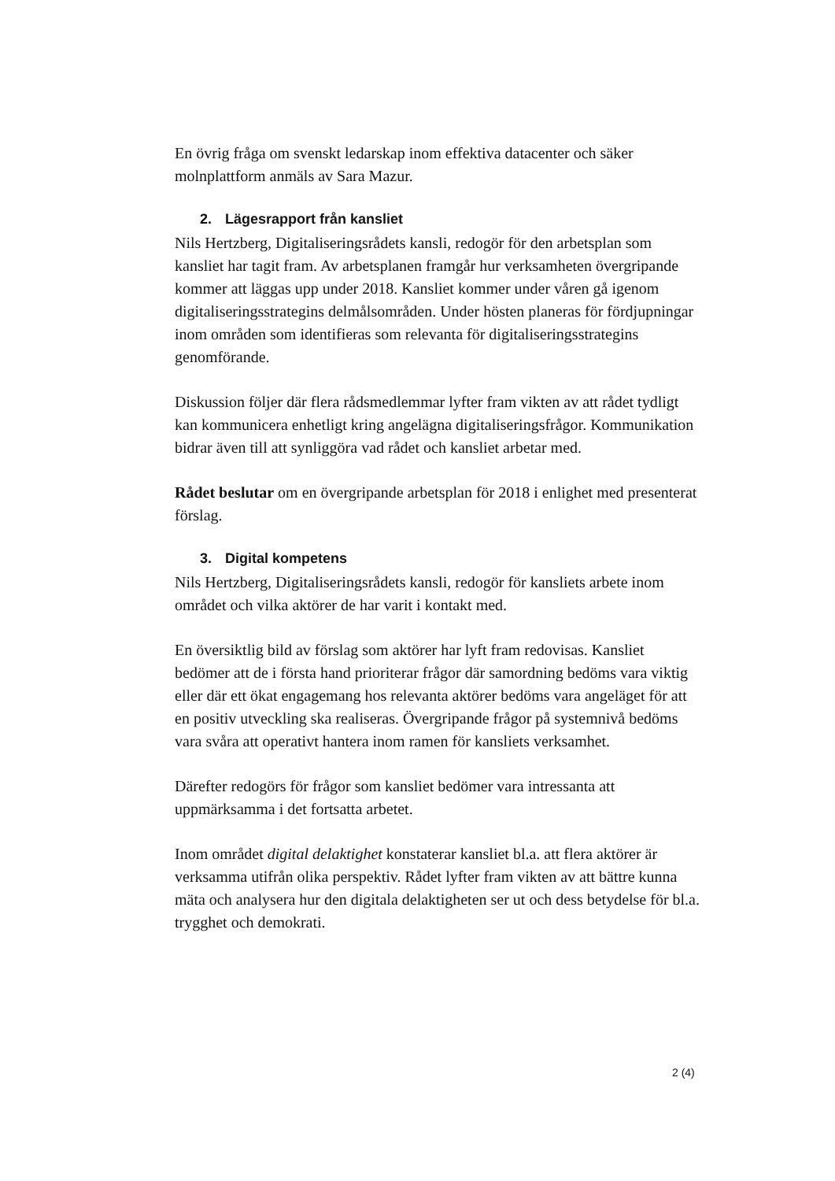En övrig fråga om svenskt ledarskap inom effektiva datacenter och säker molnplattform anmäls av Sara Mazur.
2. Lägesrapport från kansliet
Nils Hertzberg, Digitaliseringsrådets kansli, redogör för den arbetsplan som kansliet har tagit fram. Av arbetsplanen framgår hur verksamheten övergripande kommer att läggas upp under 2018. Kansliet kommer under våren gå igenom digitaliseringsstrategins delmålsområden. Under hösten planeras för fördjupningar inom områden som identifieras som relevanta för digitaliseringsstrategins genomförande.
Diskussion följer där flera rådsmedlemmar lyfter fram vikten av att rådet tydligt kan kommunicera enhetligt kring angelägna digitaliseringsfrågor. Kommunikation bidrar även till att synliggöra vad rådet och kansliet arbetar med.
Rådet beslutar om en övergripande arbetsplan för 2018 i enlighet med presenterat förslag.
3. Digital kompetens
Nils Hertzberg, Digitaliseringsrådets kansli, redogör för kansliets arbete inom området och vilka aktörer de har varit i kontakt med.
En översiktlig bild av förslag som aktörer har lyft fram redovisas. Kansliet bedömer att de i första hand prioriterar frågor där samordning bedöms vara viktig eller där ett ökat engagemang hos relevanta aktörer bedöms vara angeläget för att en positiv utveckling ska realiseras. Övergripande frågor på systemnivå bedöms vara svåra att operativt hantera inom ramen för kansliets verksamhet.
Därefter redogörs för frågor som kansliet bedömer vara intressanta att uppmärksamma i det fortsatta arbetet.
Inom området digital delaktighet konstaterar kansliet bl.a. att flera aktörer är verksamma utifrån olika perspektiv. Rådet lyfter fram vikten av att bättre kunna mäta och analysera hur den digitala delaktigheten ser ut och dess betydelse för bl.a. trygghet och demokrati.
2 (4)